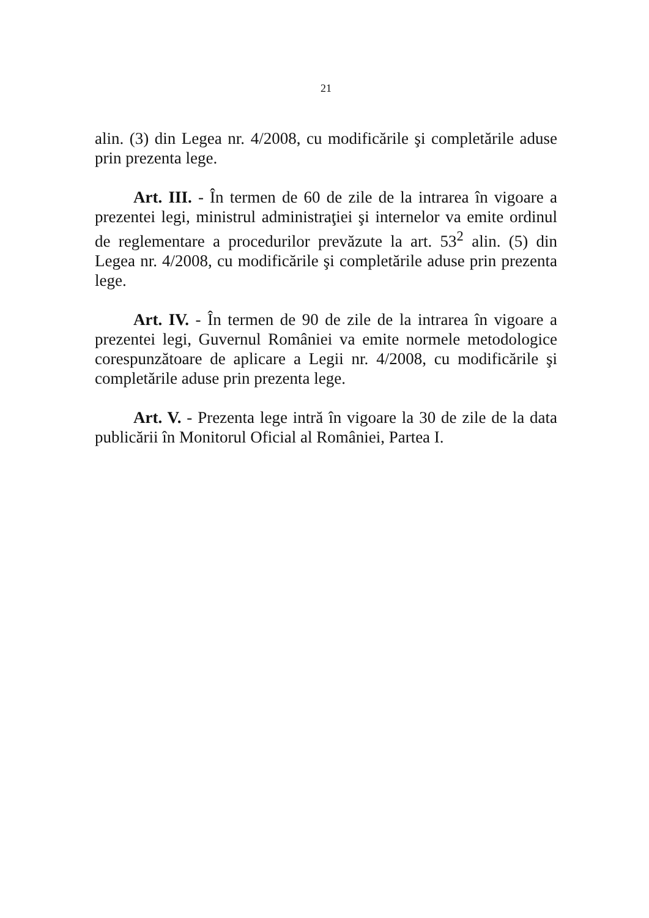21
alin. (3) din Legea nr. 4/2008, cu modificările şi completările aduse prin prezenta lege.
Art. III. - În termen de 60 de zile de la intrarea în vigoare a prezentei legi, ministrul administraţiei şi internelor va emite ordinul de reglementare a procedurilor prevăzute la art. 53<sup>2</sup> alin. (5) din Legea nr. 4/2008, cu modificările şi completările aduse prin prezenta lege.
Art. IV. - În termen de 90 de zile de la intrarea în vigoare a prezentei legi, Guvernul României va emite normele metodologice corespunzătoare de aplicare a Legii nr. 4/2008, cu modificările şi completările aduse prin prezenta lege.
Art. V. - Prezenta lege intră în vigoare la 30 de zile de la data publicării în Monitorul Oficial al României, Partea I.